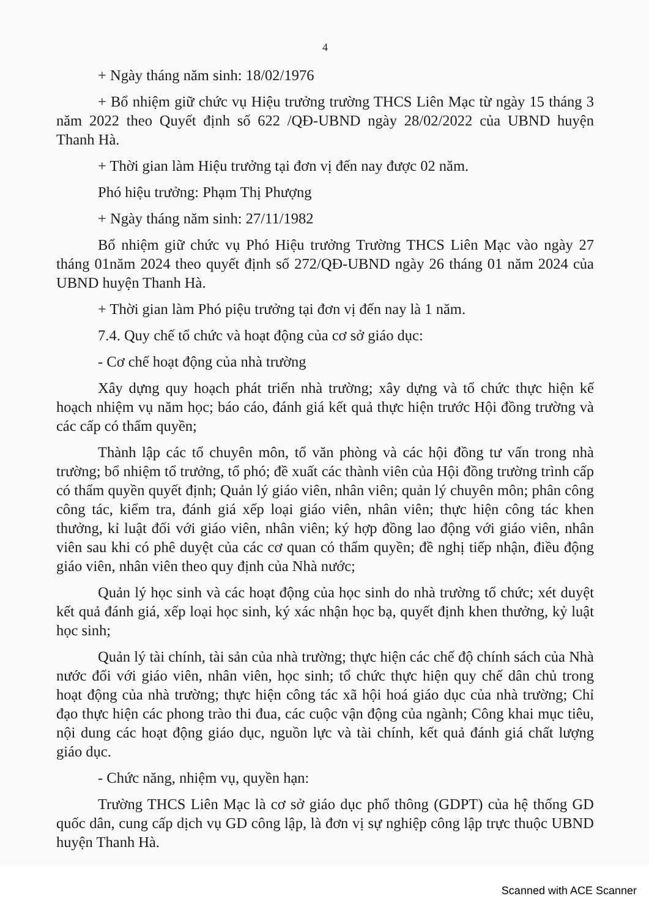4
+ Ngày tháng năm sinh: 18/02/1976
+ Bổ nhiệm giữ chức vụ Hiệu trưởng trường THCS Liên Mạc từ ngày 15 tháng 3 năm 2022 theo Quyết định số 622 /QĐ-UBND ngày 28/02/2022 của UBND huyện Thanh Hà.
+ Thời gian làm Hiệu trưởng tại đơn vị đến nay được 02 năm.
Phó hiệu trưởng: Phạm Thị Phượng
+ Ngày tháng năm sinh: 27/11/1982
Bổ nhiệm giữ chức vụ Phó Hiệu trưởng Trường THCS Liên Mạc vào ngày 27 tháng 01năm 2024 theo quyết định số 272/QĐ-UBND ngày 26 tháng 01 năm 2024 của UBND huyện Thanh Hà.
+ Thời gian làm Phó piệu trưởng tại đơn vị đến nay là 1 năm.
7.4. Quy chế tổ chức và hoạt động của cơ sở giáo dục:
- Cơ chế hoạt động của nhà trường
Xây dựng quy hoạch phát triển nhà trường; xây dựng và tổ chức thực hiện kế hoạch nhiệm vụ năm học; báo cáo, đánh giá kết quả thực hiện trước Hội đồng trường và các cấp có thẩm quyền;
Thành lập các tổ chuyên môn, tổ văn phòng và các hội đồng tư vấn trong nhà trường; bổ nhiệm tổ trưởng, tổ phó; đề xuất các thành viên của Hội đồng trường trình cấp có thẩm quyền quyết định; Quản lý giáo viên, nhân viên; quản lý chuyên môn; phân công công tác, kiểm tra, đánh giá xếp loại giáo viên, nhân viên; thực hiện công tác khen thưởng, kỉ luật đối với giáo viên, nhân viên; ký hợp đồng lao động với giáo viên, nhân viên sau khi có phê duyệt của các cơ quan có thẩm quyền; đề nghị tiếp nhận, điều động giáo viên, nhân viên theo quy định của Nhà nước;
Quản lý học sinh và các hoạt động của học sinh do nhà trường tổ chức; xét duyệt kết quả đánh giá, xếp loại học sinh, ký xác nhận học bạ, quyết định khen thưởng, kỷ luật học sinh;
Quản lý tài chính, tài sản của nhà trường; thực hiện các chế độ chính sách của Nhà nước đối với giáo viên, nhân viên, học sinh; tổ chức thực hiện quy chế dân chủ trong hoạt động của nhà trường; thực hiện công tác xã hội hoá giáo dục của nhà trường; Chỉ đạo thực hiện các phong trào thi đua, các cuộc vận động của ngành; Công khai mục tiêu, nội dung các hoạt động giáo dục, nguồn lực và tài chính, kết quả đánh giá chất lượng giáo dục.
- Chức năng, nhiệm vụ, quyền hạn:
Trường THCS Liên Mạc là cơ sở giáo dục phổ thông (GDPT) của hệ thống GD quốc dân, cung cấp dịch vụ GD công lập, là đơn vị sự nghiệp công lập trực thuộc UBND huyện Thanh Hà.
Scanned with ACE Scanner